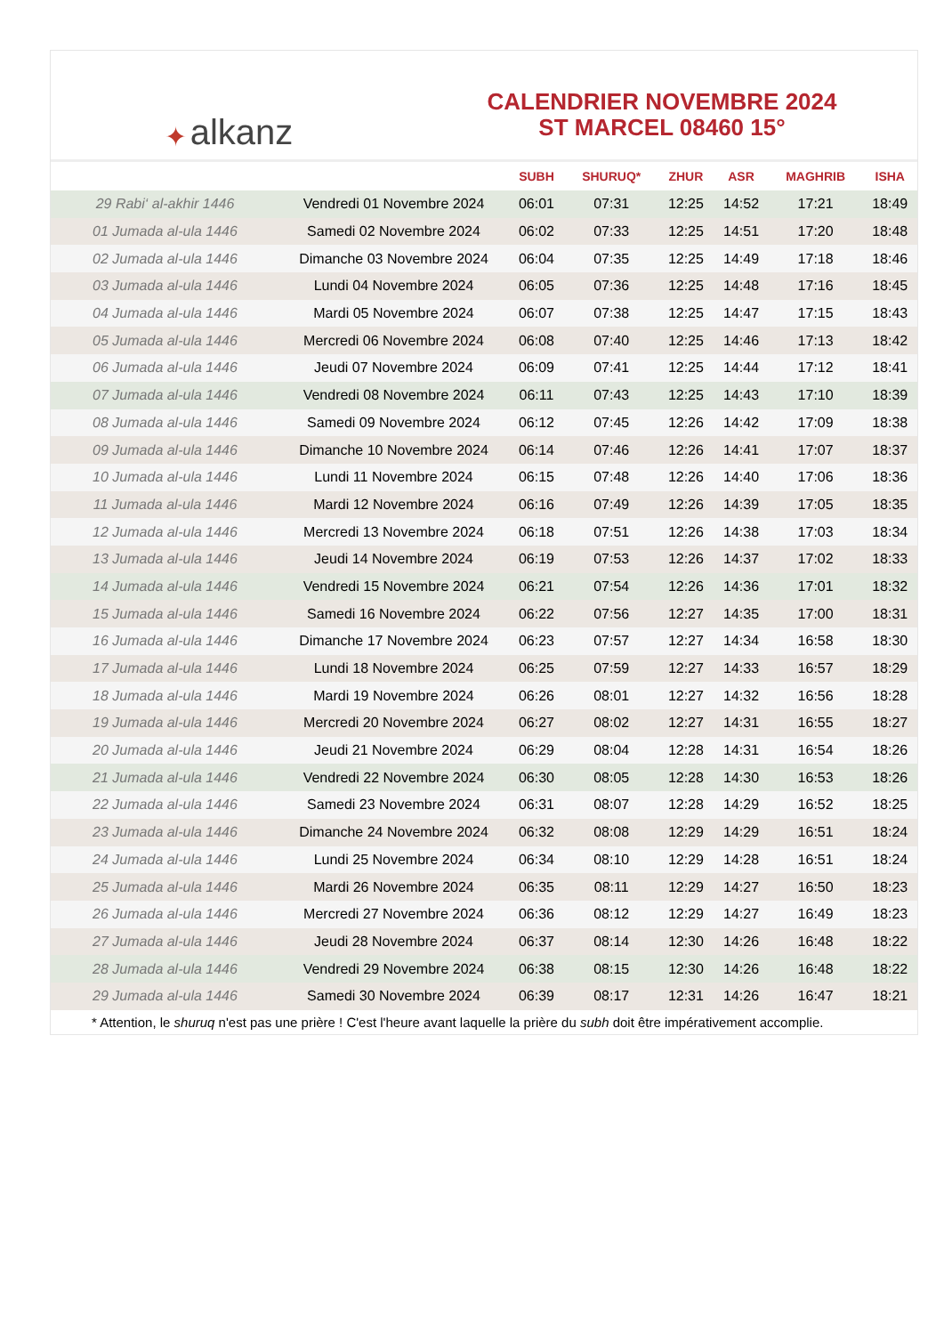✦ alkanz
CALENDRIER NOVEMBRE 2024
ST MARCEL 08460 15°
| | | SUBH | SHURUQ* | ZHUR | ASR | MAGHRIB | ISHA |
| --- | --- | --- | --- | --- | --- | --- | --- |
| 29 Rabi‘ al-akhir 1446 | Vendredi 01 Novembre 2024 | 06:01 | 07:31 | 12:25 | 14:52 | 17:21 | 18:49 |
| 01 Jumada al-ula 1446 | Samedi 02 Novembre 2024 | 06:02 | 07:33 | 12:25 | 14:51 | 17:20 | 18:48 |
| 02 Jumada al-ula 1446 | Dimanche 03 Novembre 2024 | 06:04 | 07:35 | 12:25 | 14:49 | 17:18 | 18:46 |
| 03 Jumada al-ula 1446 | Lundi 04 Novembre 2024 | 06:05 | 07:36 | 12:25 | 14:48 | 17:16 | 18:45 |
| 04 Jumada al-ula 1446 | Mardi 05 Novembre 2024 | 06:07 | 07:38 | 12:25 | 14:47 | 17:15 | 18:43 |
| 05 Jumada al-ula 1446 | Mercredi 06 Novembre 2024 | 06:08 | 07:40 | 12:25 | 14:46 | 17:13 | 18:42 |
| 06 Jumada al-ula 1446 | Jeudi 07 Novembre 2024 | 06:09 | 07:41 | 12:25 | 14:44 | 17:12 | 18:41 |
| 07 Jumada al-ula 1446 | Vendredi 08 Novembre 2024 | 06:11 | 07:43 | 12:25 | 14:43 | 17:10 | 18:39 |
| 08 Jumada al-ula 1446 | Samedi 09 Novembre 2024 | 06:12 | 07:45 | 12:26 | 14:42 | 17:09 | 18:38 |
| 09 Jumada al-ula 1446 | Dimanche 10 Novembre 2024 | 06:14 | 07:46 | 12:26 | 14:41 | 17:07 | 18:37 |
| 10 Jumada al-ula 1446 | Lundi 11 Novembre 2024 | 06:15 | 07:48 | 12:26 | 14:40 | 17:06 | 18:36 |
| 11 Jumada al-ula 1446 | Mardi 12 Novembre 2024 | 06:16 | 07:49 | 12:26 | 14:39 | 17:05 | 18:35 |
| 12 Jumada al-ula 1446 | Mercredi 13 Novembre 2024 | 06:18 | 07:51 | 12:26 | 14:38 | 17:03 | 18:34 |
| 13 Jumada al-ula 1446 | Jeudi 14 Novembre 2024 | 06:19 | 07:53 | 12:26 | 14:37 | 17:02 | 18:33 |
| 14 Jumada al-ula 1446 | Vendredi 15 Novembre 2024 | 06:21 | 07:54 | 12:26 | 14:36 | 17:01 | 18:32 |
| 15 Jumada al-ula 1446 | Samedi 16 Novembre 2024 | 06:22 | 07:56 | 12:27 | 14:35 | 17:00 | 18:31 |
| 16 Jumada al-ula 1446 | Dimanche 17 Novembre 2024 | 06:23 | 07:57 | 12:27 | 14:34 | 16:58 | 18:30 |
| 17 Jumada al-ula 1446 | Lundi 18 Novembre 2024 | 06:25 | 07:59 | 12:27 | 14:33 | 16:57 | 18:29 |
| 18 Jumada al-ula 1446 | Mardi 19 Novembre 2024 | 06:26 | 08:01 | 12:27 | 14:32 | 16:56 | 18:28 |
| 19 Jumada al-ula 1446 | Mercredi 20 Novembre 2024 | 06:27 | 08:02 | 12:27 | 14:31 | 16:55 | 18:27 |
| 20 Jumada al-ula 1446 | Jeudi 21 Novembre 2024 | 06:29 | 08:04 | 12:28 | 14:31 | 16:54 | 18:26 |
| 21 Jumada al-ula 1446 | Vendredi 22 Novembre 2024 | 06:30 | 08:05 | 12:28 | 14:30 | 16:53 | 18:26 |
| 22 Jumada al-ula 1446 | Samedi 23 Novembre 2024 | 06:31 | 08:07 | 12:28 | 14:29 | 16:52 | 18:25 |
| 23 Jumada al-ula 1446 | Dimanche 24 Novembre 2024 | 06:32 | 08:08 | 12:29 | 14:29 | 16:51 | 18:24 |
| 24 Jumada al-ula 1446 | Lundi 25 Novembre 2024 | 06:34 | 08:10 | 12:29 | 14:28 | 16:51 | 18:24 |
| 25 Jumada al-ula 1446 | Mardi 26 Novembre 2024 | 06:35 | 08:11 | 12:29 | 14:27 | 16:50 | 18:23 |
| 26 Jumada al-ula 1446 | Mercredi 27 Novembre 2024 | 06:36 | 08:12 | 12:29 | 14:27 | 16:49 | 18:23 |
| 27 Jumada al-ula 1446 | Jeudi 28 Novembre 2024 | 06:37 | 08:14 | 12:30 | 14:26 | 16:48 | 18:22 |
| 28 Jumada al-ula 1446 | Vendredi 29 Novembre 2024 | 06:38 | 08:15 | 12:30 | 14:26 | 16:48 | 18:22 |
| 29 Jumada al-ula 1446 | Samedi 30 Novembre 2024 | 06:39 | 08:17 | 12:31 | 14:26 | 16:47 | 18:21 |
* Attention, le shuruq n'est pas une prière ! C'est l'heure avant laquelle la prière du subh doit être impérativement accomplie.